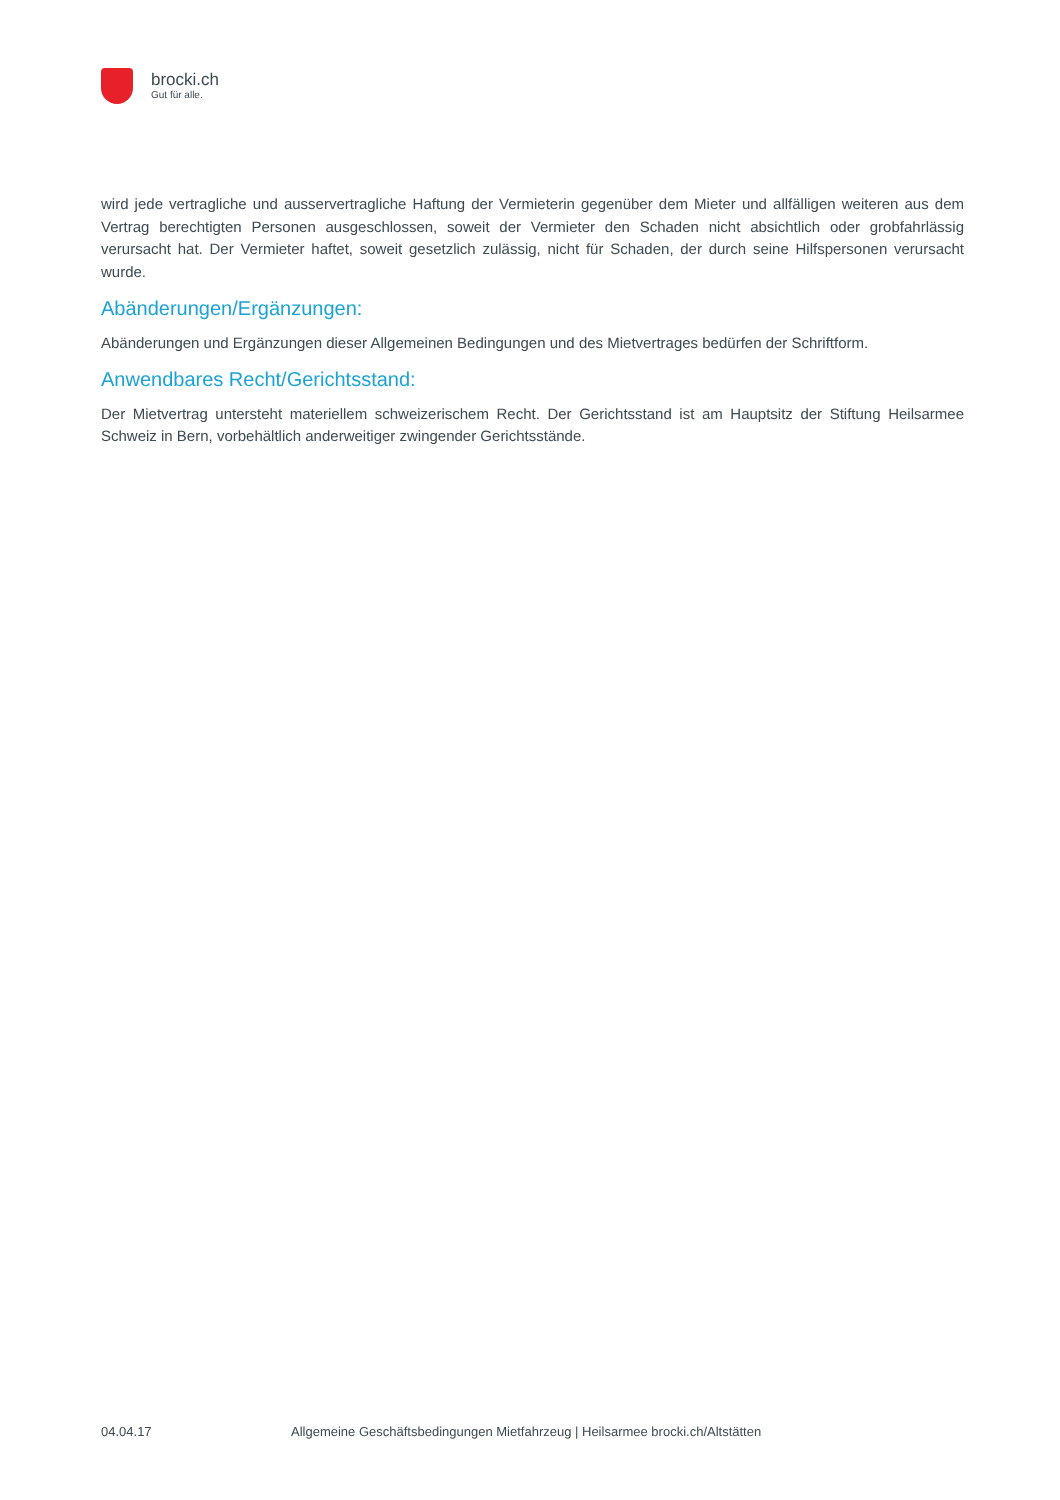brocki.ch
Gut für alle.
wird jede vertragliche und ausservertragliche Haftung der Vermieterin gegenüber dem Mieter und allfälligen weiteren aus dem Vertrag berechtigten Personen ausgeschlossen, soweit der Vermieter den Schaden nicht absichtlich oder grobfahrlässig verursacht hat. Der Vermieter haftet, soweit gesetzlich zulässig, nicht für Schaden, der durch seine Hilfspersonen verursacht wurde.
Abänderungen/Ergänzungen:
Abänderungen und Ergänzungen dieser Allgemeinen Bedingungen und des Mietvertrages bedürfen der Schriftform.
Anwendbares Recht/Gerichtsstand:
Der Mietvertrag untersteht materiellem schweizerischem Recht. Der Gerichtsstand ist am Hauptsitz der Stiftung Heilsarmee Schweiz in Bern, vorbehältlich anderweitiger zwingender Gerichtsstände.
04.04.17 Allgemeine Geschäftsbedingungen Mietfahrzeug | Heilsarmee brocki.ch/Altstätten